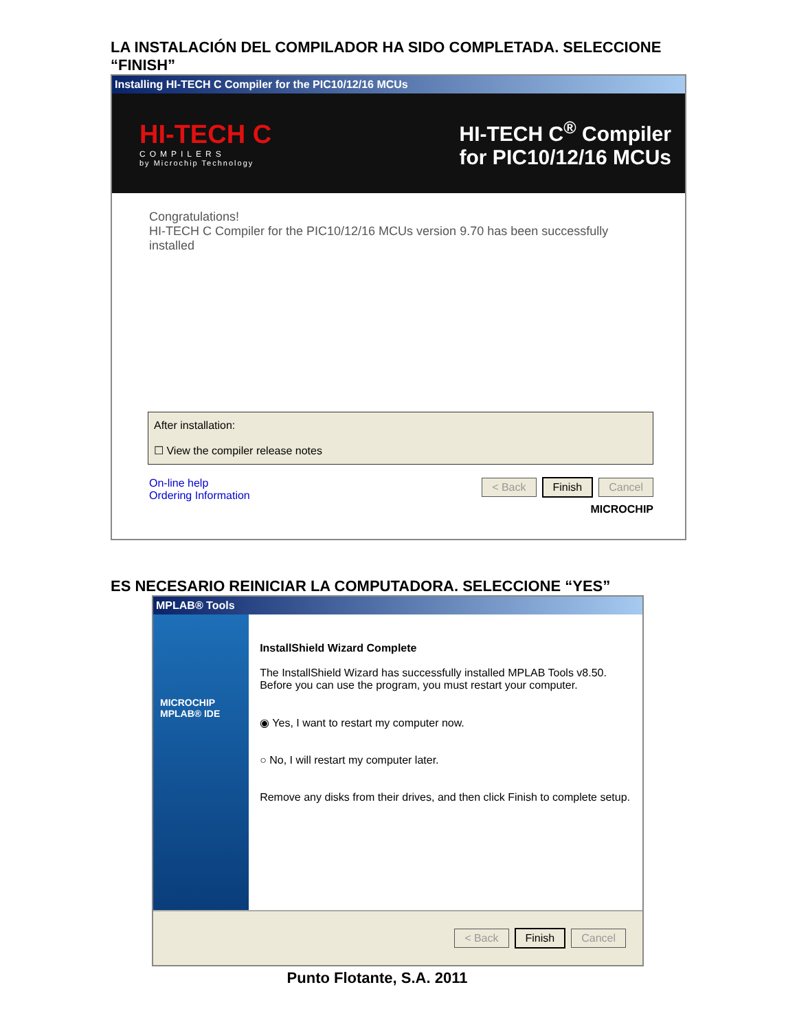LA INSTALACIÓN DEL COMPILADOR HA SIDO COMPLETADA. SELECCIONE “FINISH”
Installing HI-TECH C Compiler for the PIC10/12/16 MCUs
HI-TECH C
COMPILERS
by Microchip Technology
HI-TECH C<sup>®</sup> Compiler
for PIC10/12/16 MCUs
Congratulations!
HI-TECH C Compiler for the PIC10/12/16 MCUs version 9.70 has been successfully installed
After installation:
☐ View the compiler release notes
On-line help
Ordering Information
< Back Finish Cancel
MICROCHIP
ES NECESARIO REINICIAR LA COMPUTADORA. SELECCIONE “YES”
MPLAB® Tools
MICROCHIP MPLAB® IDE
InstallShield Wizard Complete
The InstallShield Wizard has successfully installed MPLAB Tools v8.50. Before you can use the program, you must restart your computer.
◉ Yes, I want to restart my computer now.
○ No, I will restart my computer later.
Remove any disks from their drives, and then click Finish to complete setup.
< Back Finish Cancel
Punto Flotante, S.A. 2011